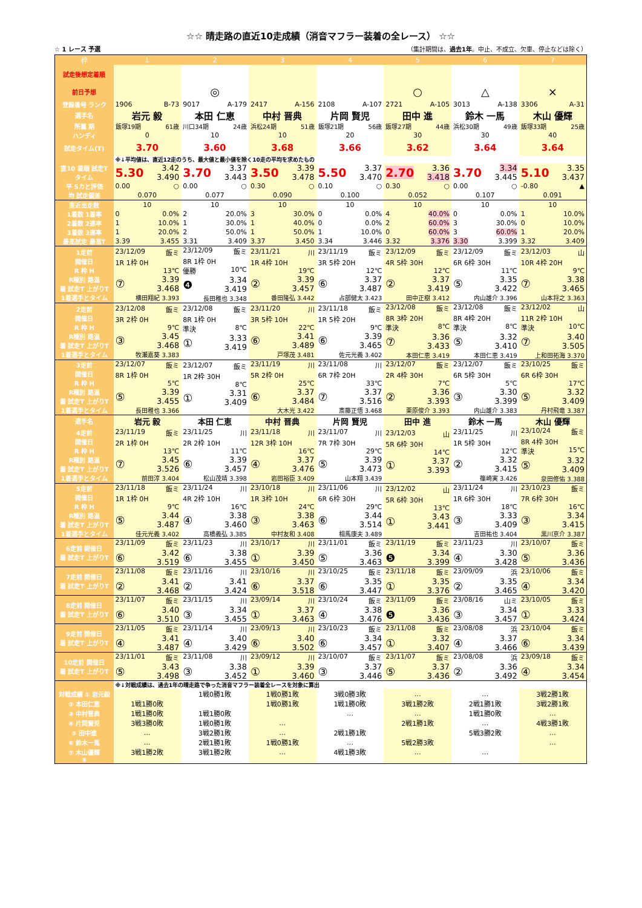☆☆ 晴走路の直近10走成績（消音マフラー装着の全レース） ☆☆
☆ 1 レース 予選 （集計期間は、過去1年。中止、不成立、欠車、停止などは除く）
| 枠 | 1 | 2 | 3 | 4 | 5 | 6 | 7 |
| --- | --- | --- | --- | --- | --- | --- | --- |
| 試走後想定着順 | | | | | | | |
| 前日予想 | | ◎ | | | ○ | △ | × |
| 登録番号 ランク | 1906 B-73 | 9017 A-179 | 2417 A-156 | 2108 A-107 | 2721 A-105 | 3013 A-138 | 3306 A-31 |
| 選手名 | 岩元 毅 | 本田 仁恵 | 中村 晋典 | 片岡 賢児 | 田中 進 | 鈴木 一馬 | 木山 優輝 |
| 所属 期 | 飯塚19期 61歳 | 川口34期 24歳 | 浜松24期 51歳 | 飯塚21期 56歳 | 飯塚27期 44歳 | 浜松30期 49歳 | 飯塚33期 25歳 |
| ハンディ | 0 | 10 | 10 | 20 | 30 | 30 | 40 |
| 試走タイム(T) | 3.70 | 3.60 | 3.68 | 3.66 | 3.62 | 3.64 | 3.64 |
| | ※↓平均値は、直近12走のうち、最大値と最小値を除く10走の平均を求めたもの | | | | | | |
| 直10 着順 試走T タイム | 5.30 3.42 3.490 | 3.70 3.37 3.443 | 3.50 3.39 3.478 | 5.50 3.37 3.470 | 2.70 3.36 3.418 | 3.70 3.34 3.445 | 5.10 3.35 3.437 |
| 平 Sカと評価 | 0.00 ○ | 0.00 ○ | 0.30 ○ | 0.10 ○ | 0.30 ○ | 0.00 ○ | -0.80 ▲ |
| 均 試走偏差 | 0.070 | 0.077 | 0.090 | 0.100 | 0.052 | 0.107 | 0.091 |
| 直近出走数 | 10 | 10 | 10 | 10 | 10 | 10 | 10 |
| 1着数 1着率 | 0 0.0% | 2 20.0% | 3 30.0% | 0 0.0% | 4 40.0% | 0 0.0% | 1 10.0% |
| 2着数 2連率 | 1 10.0% | 1 30.0% | 1 40.0% | 0 0.0% | 2 60.0% | 3 30.0% | 0 10.0% |
| 3着数 3連率 | 1 20.0% | 2 50.0% | 1 50.0% | 1 10.0% | 0 60.0% | 3 60.0% | 1 20.0% |
| 最高試走 最高T | 3.39 3.455 | 3.31 3.409 | 3.37 3.450 | 3.34 3.446 | 3.32 3.376 | 3.30 3.399 | 3.32 3.409 |
| 1走前 開催日 R 枠 H R種別 路温 着 試走T 上がりT 1着選手とタイム | 23/12/09 飯ミ 1R 1枠 0H 13℃ ⑦ 3.39 3.468 横田翔紀 3.393 | 23/12/09 飯ミ 8R 1枠 0H 優勝 10℃ ❹ 3.34 3.419 長田稚也 3.348 | 23/11/21 川 1R 4枠 10H 19℃ ② 3.39 3.457 番田隆弘 3.442 | 23/11/19 飯ミ 3R 5枠 20H 12℃ ⑥ 3.37 3.487 占部健太 3.423 | 23/12/09 飯ミ 4R 5枠 30H 12℃ ② 3.37 3.419 田中正樹 3.412 | 23/12/09 飯ミ 6R 6枠 30H 11℃ ⑤ 3.35 3.422 内山雄介 3.396 | 23/12/03 山 10R 4枠 20H 9℃ ⑦ 3.38 3.465 山本将之 3.363 |
| 2走前 開催日 R 枠 H R種別 路温 着 試走T 上がりT 1着選手とタイム | 23/12/08 飯ミ 3R 2枠 0H 9℃ ③ 3.45 3.468 牧瀬嘉葵 3.383 | 23/12/08 飯ミ 8R 1枠 0H 準決 8℃ ① 3.33 3.419 | 23/11/20 川 3R 5枠 10H 22℃ ⑥ 3.41 3.489 戸塚茂 3.481 | 23/11/18 飯ミ 1R 5枠 20H 9℃ ⑥ 3.39 3.465 佐元光義 3.402 | 23/12/08 飯ミ 8R 3枠 20H 準決 8℃ ⑦ 3.36 3.433 本田仁恵 3.419 | 23/12/08 飯ミ 8R 4枠 20H 準決 8℃ ⑤ 3.32 3.410 本田仁恵 3.419 | 23/12/02 山 11R 2枠 10H 準決 10℃ ⑦ 3.40 3.505 上和田拓海 3.370 |
| 3走前 開催日 R 枠 H R種別 路温 着 試走T 上がりT 1着選手とタイム | 23/12/07 飯ミ 8R 1枠 0H 5℃ ⑤ 3.39 3.455 長田稚也 3.366 | 23/12/07 飯ミ 1R 2枠 30H 8℃ ① 3.31 3.409 | 23/11/19 川 5R 2枠 0H 25℃ ⑥ 3.37 3.484 大木光 3.422 | 23/11/08 川 6R 7枠 20H 33℃ ⑦ 3.37 3.516 斎藤正悟 3.468 | 23/12/07 飯ミ 2R 4枠 30H 7℃ ② 3.36 3.393 栗原俊介 3.393 | 23/12/07 飯ミ 6R 5枠 30H 5℃ ③ 3.30 3.399 内山雄介 3.383 | 23/10/25 飯ミ 6R 6枠 30H 17℃ ⑤ 3.32 3.409 丹村飛竜 3.387 |
| 選手名 | 岩元 毅 | 本田 仁恵 | 中村 晋典 | 片岡 賢児 | 田中 進 | 鈴木 一馬 | 木山 優輝 |
| 4走前 開催日 R 枠 H R種別 路温 着 試走T 上がりT 1着選手とタイム | 23/11/19 飯ミ 2R 1枠 0H 13℃ ⑦ 3.45 3.526 前田淳 3.404 | 23/11/25 川 2R 2枠 10H 11℃ ⑥ 3.39 3.457 松山茂靖 3.398 | 23/11/18 川 12R 3枠 10H 16℃ ④ 3.37 3.476 岩田裕臣 3.409 | 23/11/07 川 7R 7枠 30H 29℃ ⑤ 3.39 3.473 山本翔 3.439 | 23/12/03 山 5R 6枠 30H 14℃ ① 3.37 3.393 | 23/11/25 川 1R 5枠 30H 12℃ ② 3.32 3.415 篠崎実 3.426 | 23/10/24 飯ミ 8R 4枠 30H 準決 15℃ ⑤ 3.32 3.409 泉田修佑 3.388 |
| 5走前 開催日 R 枠 H R種別 路温 着 試走T 上がりT 1着選手とタイム | 23/11/18 飯ミ 1R 1枠 0H 9℃ ⑤ 3.44 3.487 佳元光義 3.402 | 23/11/24 川 4R 2枠 10H 16℃ ④ 3.38 3.460 高橋義弘 3.385 | 23/10/18 川 1R 3枠 10H 24℃ ③ 3.38 3.463 中村友和 3.408 | 23/11/06 川 6R 6枠 30H 29℃ ⑥ 3.44 3.514 相馬康夫 3.489 | 23/12/02 山 5R 6枠 30H 13℃ ① 3.43 3.441 | 23/11/24 川 1R 6枠 30H 18℃ ③ 3.33 3.409 吉田祐也 3.404 | 23/10/23 飯ミ 7R 6枠 30H 16℃ ③ 3.34 3.415 黒川京介 3.387 |
| 6走前 開催日 着 試走T 上がりT | 23/11/09 飯ミ ⑥ 3.42 3.519 | 23/11/23 川 ⑥ 3.38 3.455 | 23/10/17 川 ① 3.39 3.450 | 23/11/01 飯ミ ⑤ 3.36 3.463 | 23/11/19 飯ミ ❺ 3.34 3.399 | 23/11/23 川 ④ 3.30 3.428 | 23/10/07 飯ミ ⑤ 3.36 3.436 |
| 7走前 開催日 着 試走T 上がりT | 23/11/08 飯ミ ② 3.41 3.468 | 23/11/16 川 ② 3.41 3.424 | 23/10/16 川 ⑥ 3.37 3.518 | 23/10/25 飯ミ ⑥ 3.35 3.447 | 23/11/18 飯ミ ① 3.35 3.376 | 23/09/09 浜 ② 3.35 3.465 | 23/10/06 飯ミ ④ 3.34 3.420 |
| 8走前 開催日 着 試走T 上がりT | 23/11/07 飯ミ ⑥ 3.40 3.510 | 23/11/15 川 ③ 3.34 3.455 | 23/09/14 川 ① 3.37 3.463 | 23/10/24 飯ミ ④ 3.38 3.476 | 23/11/09 飯ミ ❺ 3.36 3.436 | 23/08/16 山ミ ③ 3.34 3.457 | 23/10/05 飯ミ ① 3.33 3.424 |
| 9走前 開催日 着 試走T 上がりT | 23/11/05 飯ミ ④ 3.41 3.487 | 23/11/14 川 ④ 3.40 3.429 | 23/09/13 川 ⑥ 3.40 3.502 | 23/10/23 飯ミ ⑥ 3.34 3.457 | 23/11/08 飯ミ ① 3.32 3.407 | 23/08/08 浜 ④ 3.37 3.466 | 23/10/04 飯ミ ⑥ 3.34 3.439 |
| 10走前 開催日 着 試走T 上がりT | 23/11/01 飯ミ ⑤ 3.43 3.498 | 23/11/08 川 ③ 3.38 3.452 | 23/09/12 川 ① 3.39 3.460 | 23/10/07 飯ミ ③ 3.37 3.446 | 23/11/07 飯ミ ⑤ 3.37 3.436 | 23/08/08 浜 ② 3.36 3.492 | 23/09/18 飯ミ ④ 3.34 3.454 |
| | ※↓対戦成績は、過去1年の晴走路で争った消音マフラー装着全レースを対象に算出 | | | | | | |
| 対戦成績 ① 岩元毅 | | 1戦0勝1敗 | 1戦0勝1敗 | 3戦0勝3敗 | … | … | 3戦2勝1敗 |
| ② 本田仁恵 | 1戦1勝0敗 | | 1戦0勝1敗 | 1戦1勝0敗 | 3戦1勝2敗 | 2戦1勝1敗 | 3戦2勝1敗 |
| ③ 中村晋典 | 1戦1勝0敗 | 1戦1勝0敗 | | … | … | 1戦1勝0敗 | … |
| ④ 片岡賢児 | 3戦3勝0敗 | 1戦0勝1敗 | … | | 2戦1勝1敗 | … | 4戦3勝1敗 |
| ⑤ 田中進 | … | 3戦2勝1敗 | … | 2戦1勝1敗 | | 5戦3勝2敗 | … |
| ⑥ 鈴木一馬 | … | 2戦1勝1敗 | 1戦0勝1敗 | … | 5戦2勝3敗 | | … |
| ⑦ 木山優輝 | 3戦1勝2敗 | 3戦1勝2敗 | … | 4戦1勝3敗 | … | … | |
| ⑧ | | | | | | | |